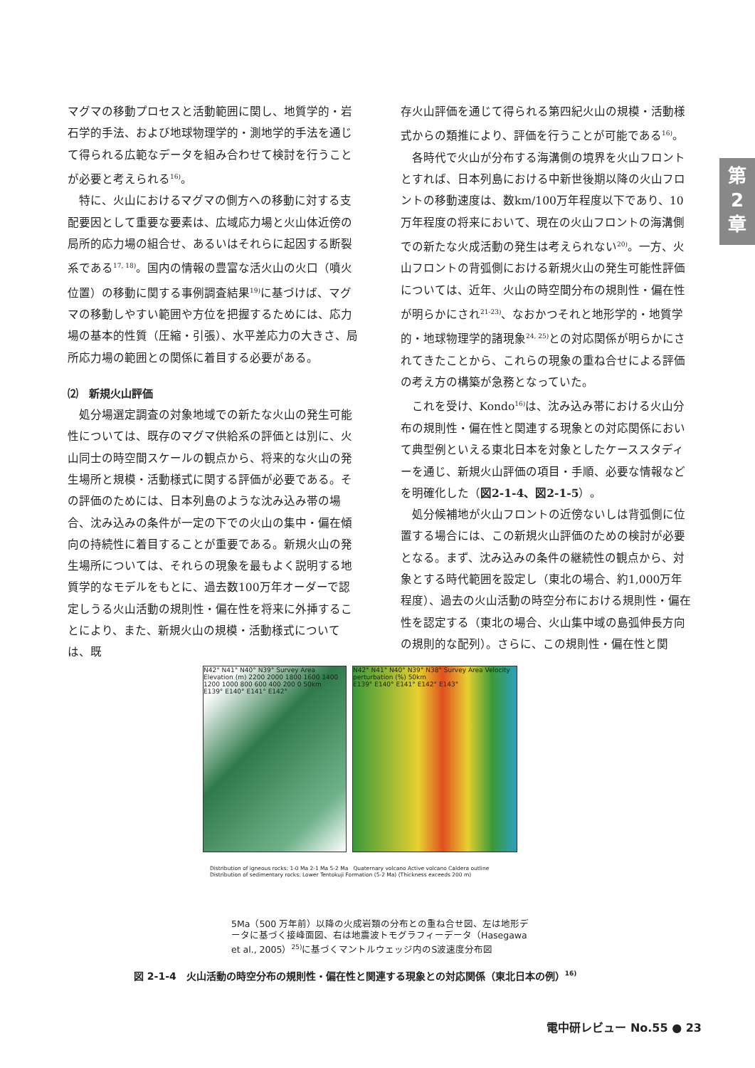第
2
章
マグマの移動プロセスと活動範囲に関し、地質学的・岩石学的手法、および地球物理学的・測地学的手法を通じて得られる広範なデータを組み合わせて検討を行うことが必要と考えられる<sup>16)</sup>。
特に、火山におけるマグマの側方への移動に対する支配要因として重要な要素は、広域応力場と火山体近傍の局所的応力場の組合せ、あるいはそれらに起因する断裂系である<sup>17, 18)</sup>。国内の情報の豊富な活火山の火口（噴火位置）の移動に関する事例調査結果<sup>19)</sup>に基づけば、マグマの移動しやすい範囲や方位を把握するためには、応力場の基本的性質（圧縮・引張）、水平差応力の大きさ、局所応力場の範囲との関係に着目する必要がある。
⑵　新規火山評価
処分場選定調査の対象地域での新たな火山の発生可能性については、既存のマグマ供給系の評価とは別に、火山同士の時空間スケールの観点から、将来的な火山の発生場所と規模・活動様式に関する評価が必要である。その評価のためには、日本列島のような沈み込み帯の場合、沈み込みの条件が一定の下での火山の集中・偏在傾向の持続性に着目することが重要である。新規火山の発生場所については、それらの現象を最もよく説明する地質学的なモデルをもとに、過去数100万年オーダーで認定しうる火山活動の規則性・偏在性を将来に外挿することにより、また、新規火山の規模・活動様式については、既
存火山評価を通じて得られる第四紀火山の規模・活動様式からの類推により、評価を行うことが可能である<sup>16)</sup>。
各時代で火山が分布する海溝側の境界を火山フロントとすれば、日本列島における中新世後期以降の火山フロントの移動速度は、数km/100万年程度以下であり、10万年程度の将来において、現在の火山フロントの海溝側での新たな火成活動の発生は考えられない<sup>20)</sup>。一方、火山フロントの背弧側における新規火山の発生可能性評価については、近年、火山の時空間分布の規則性・偏在性が明らかにされ<sup>21-23)</sup>、なおかつそれと地形学的・地質学的・地球物理学的諸現象<sup>24, 25)</sup>との対応関係が明らかにされてきたことから、これらの現象の重ね合せによる評価の考え方の構築が急務となっていた。
これを受け、Kondo<sup>16)</sup>は、沈み込み帯における火山分布の規則性・偏在性と関連する現象との対応関係において典型例といえる東北日本を対象としたケーススタディーを通じ、新規火山評価の項目・手順、必要な情報などを明確化した（図2-1-4、図2-1-5）。
処分候補地が火山フロントの近傍ないしは背弧側に位置する場合には、この新規火山評価のための検討が必要となる。まず、沈み込みの条件の継続性の観点から、対象とする時代範囲を設定し（東北の場合、約1,000万年程度）、過去の火山活動の時空分布における規則性・偏在性を認定する（東北の場合、火山集中域の島弧伸長方向の規則的な配列）。さらに、この規則性・偏在性と関
N42° N41° N40° N39° Survey Area Elevation (m) 2200 2000 1800 1600 1400 1200 1000 800 600 400 200 0 50km
E139° E140° E141° E142°
N42° N41° N40° N39° N38° Survey Area Velocity perturbation (%) 50km
E139° E140° E141° E142° E143°
Distribution of igneous rocks: 1-0 Ma 2-1 Ma 5-2 Ma Quaternary volcano Active volcano Caldera outline
Distribution of sedimentary rocks: Lower Tentokuji Formation (5-2 Ma) (Thickness exceeds 200 m)
5Ma（500 万年前）以降の火成岩類の分布との重ね合せ図、左は地形データに基づく接峰面図、右は地震波トモグラフィーデータ（Hasegawa et al., 2005）<sup>25)</sup>に基づくマントルウェッジ内のS波速度分布図
図 2-1-4　火山活動の時空分布の規則性・偏在性と関連する現象との対応関係（東北日本の例）<sup>16)</sup>
電中研レビュー No.55 ● 23